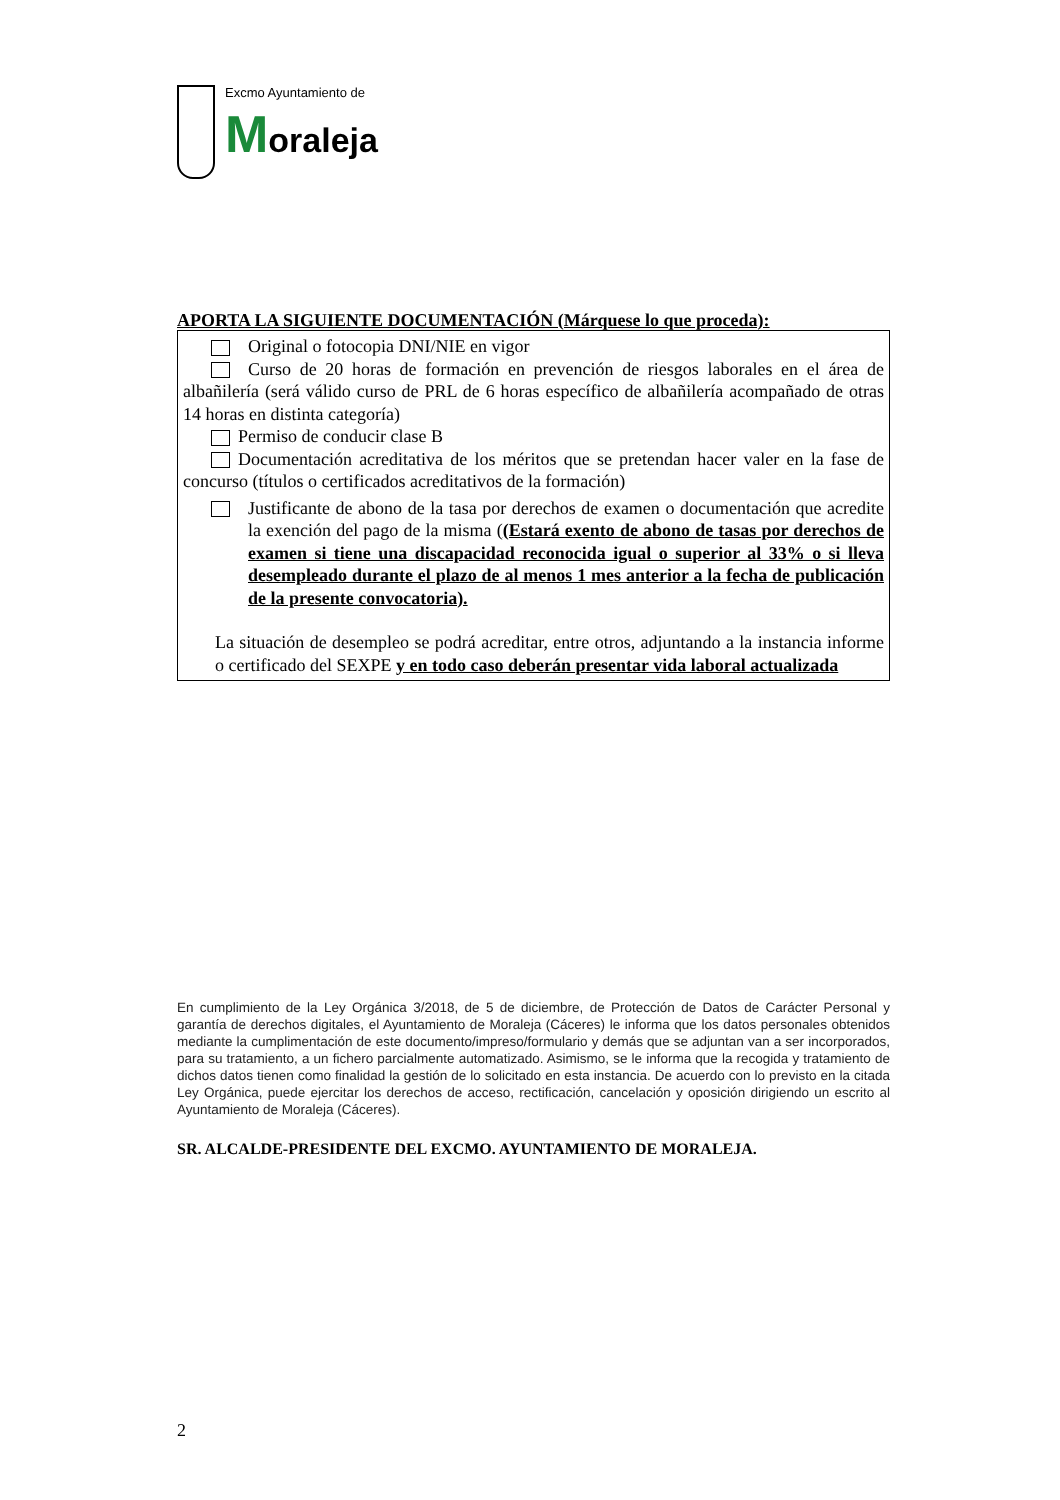Excmo Ayuntamiento de
Moraleja
APORTA LA SIGUIENTE DOCUMENTACIÓN (Márquese lo que proceda):
Original o fotocopia DNI/NIE en vigor
Curso de 20 horas de formación en prevención de riesgos laborales en el área de albañilería (será válido curso de PRL de 6 horas específico de albañilería acompañado de otras 14 horas en distinta categoría)
Permiso de conducir clase B
Documentación acreditativa de los méritos que se pretendan hacer valer en la fase de concurso (títulos o certificados acreditativos de la formación)
Justificante de abono de la tasa por derechos de examen o documentación que acredite la exención del pago de la misma ((Estará exento de abono de tasas por derechos de examen si tiene una discapacidad reconocida igual o superior al 33% o si lleva desempleado durante el plazo de al menos 1 mes anterior a la fecha de publicación de la presente convocatoria).
La situación de desempleo se podrá acreditar, entre otros, adjuntando a la instancia informe o certificado del SEXPE y en todo caso deberán presentar vida laboral actualizada
En cumplimiento de la Ley Orgánica 3/2018, de 5 de diciembre, de Protección de Datos de Carácter Personal y garantía de derechos digitales, el Ayuntamiento de Moraleja (Cáceres) le informa que los datos personales obtenidos mediante la cumplimentación de este documento/impreso/formulario y demás que se adjuntan van a ser incorporados, para su tratamiento, a un fichero parcialmente automatizado. Asimismo, se le informa que la recogida y tratamiento de dichos datos tienen como finalidad la gestión de lo solicitado en esta instancia. De acuerdo con lo previsto en la citada Ley Orgánica, puede ejercitar los derechos de acceso, rectificación, cancelación y oposición dirigiendo un escrito al Ayuntamiento de Moraleja (Cáceres).
SR. ALCALDE-PRESIDENTE DEL EXCMO. AYUNTAMIENTO DE MORALEJA.
2